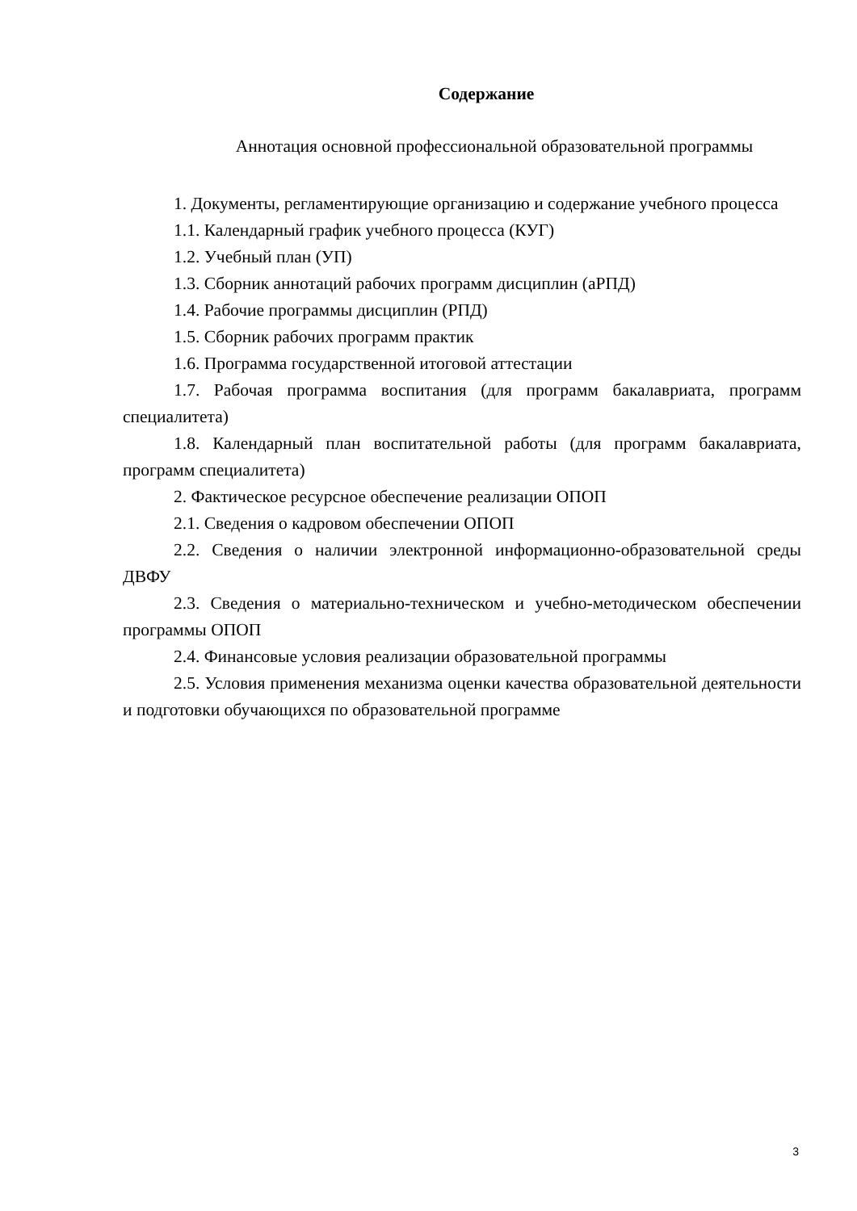Содержание
Аннотация основной профессиональной образовательной программы
1. Документы, регламентирующие организацию и содержание учебного процесса
1.1. Календарный график учебного процесса (КУГ)
1.2. Учебный план (УП)
1.3. Сборник аннотаций рабочих программ дисциплин (аРПД)
1.4. Рабочие программы дисциплин (РПД)
1.5. Сборник рабочих программ практик
1.6. Программа государственной итоговой аттестации
1.7. Рабочая программа воспитания (для программ бакалавриата, программ специалитета)
1.8. Календарный план воспитательной работы (для программ бакалавриата, программ специалитета)
2. Фактическое ресурсное обеспечение реализации ОПОП
2.1. Сведения о кадровом обеспечении ОПОП
2.2. Сведения о наличии электронной информационно-образовательной среды ДВФУ
2.3. Сведения о материально-техническом и учебно-методическом обеспечении программы ОПОП
2.4. Финансовые условия реализации образовательной программы
2.5. Условия применения механизма оценки качества образовательной деятельности и подготовки обучающихся по образовательной программе
3